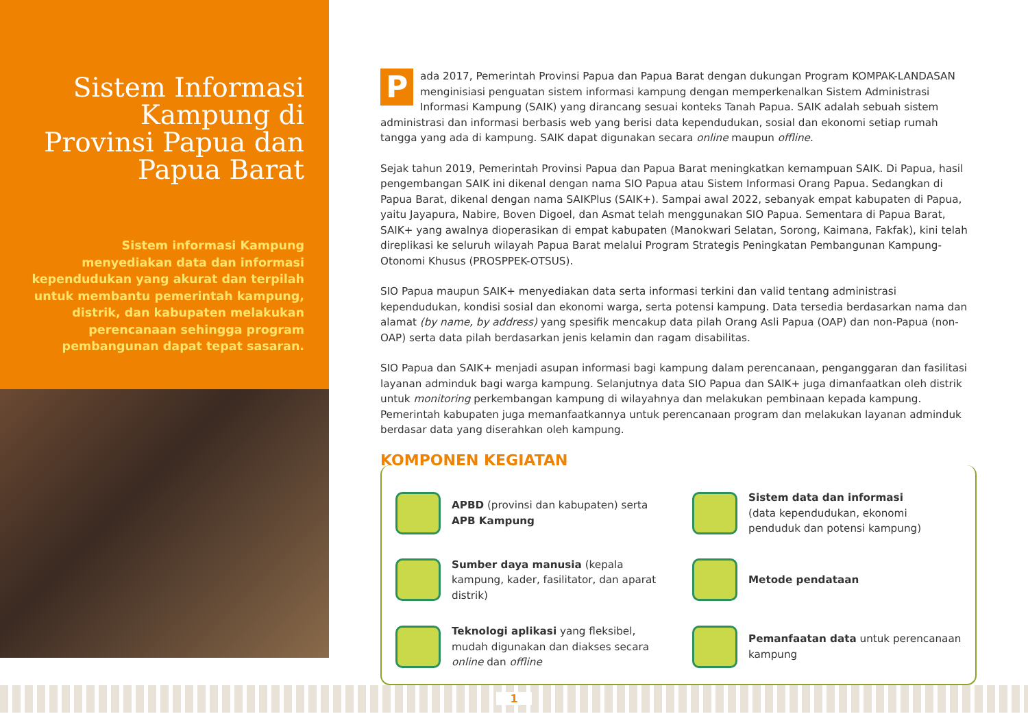Sistem Informasi Kampung di Provinsi Papua dan Papua Barat
Sistem informasi Kampung menyediakan data dan informasi kependudukan yang akurat dan terpilah untuk membantu pemerintah kampung, distrik, dan kabupaten melakukan perencanaan sehingga program pembangunan dapat tepat sasaran.
Pada 2017, Pemerintah Provinsi Papua dan Papua Barat dengan dukungan Program KOMPAK-LANDASAN menginisiasi penguatan sistem informasi kampung dengan memperkenalkan Sistem Administrasi Informasi Kampung (SAIK) yang dirancang sesuai konteks Tanah Papua. SAIK adalah sebuah sistem administrasi dan informasi berbasis web yang berisi data kependudukan, sosial dan ekonomi setiap rumah tangga yang ada di kampung. SAIK dapat digunakan secara online maupun offline.
Sejak tahun 2019, Pemerintah Provinsi Papua dan Papua Barat meningkatkan kemampuan SAIK. Di Papua, hasil pengembangan SAIK ini dikenal dengan nama SIO Papua atau Sistem Informasi Orang Papua. Sedangkan di Papua Barat, dikenal dengan nama SAIKPlus (SAIK+). Sampai awal 2022, sebanyak empat kabupaten di Papua, yaitu Jayapura, Nabire, Boven Digoel, dan Asmat telah menggunakan SIO Papua. Sementara di Papua Barat, SAIK+ yang awalnya dioperasikan di empat kabupaten (Manokwari Selatan, Sorong, Kaimana, Fakfak), kini telah direplikasi ke seluruh wilayah Papua Barat melalui Program Strategis Peningkatan Pembangunan Kampung-Otonomi Khusus (PROSPPEK-OTSUS).
SIO Papua maupun SAIK+ menyediakan data serta informasi terkini dan valid tentang administrasi kependudukan, kondisi sosial dan ekonomi warga, serta potensi kampung. Data tersedia berdasarkan nama dan alamat (by name, by address) yang spesifik mencakup data pilah Orang Asli Papua (OAP) dan non-Papua (non-OAP) serta data pilah berdasarkan jenis kelamin dan ragam disabilitas.
SIO Papua dan SAIK+ menjadi asupan informasi bagi kampung dalam perencanaan, penganggaran dan fasilitasi layanan adminduk bagi warga kampung. Selanjutnya data SIO Papua dan SAIK+ juga dimanfaatkan oleh distrik untuk monitoring perkembangan kampung di wilayahnya dan melakukan pembinaan kepada kampung. Pemerintah kabupaten juga memanfaatkannya untuk perencanaan program dan melakukan layanan adminduk berdasar data yang diserahkan oleh kampung.
KOMPONEN KEGIATAN
APBD (provinsi dan kabupaten) serta APB Kampung
Sistem data dan informasi
(data kependudukan, ekonomi penduduk dan potensi kampung)
Sumber daya manusia (kepala kampung, kader, fasilitator, dan aparat distrik)
Metode pendataan
Teknologi aplikasi yang fleksibel, mudah digunakan dan diakses secara online dan offline
Pemanfaatan data untuk perencanaan kampung
1